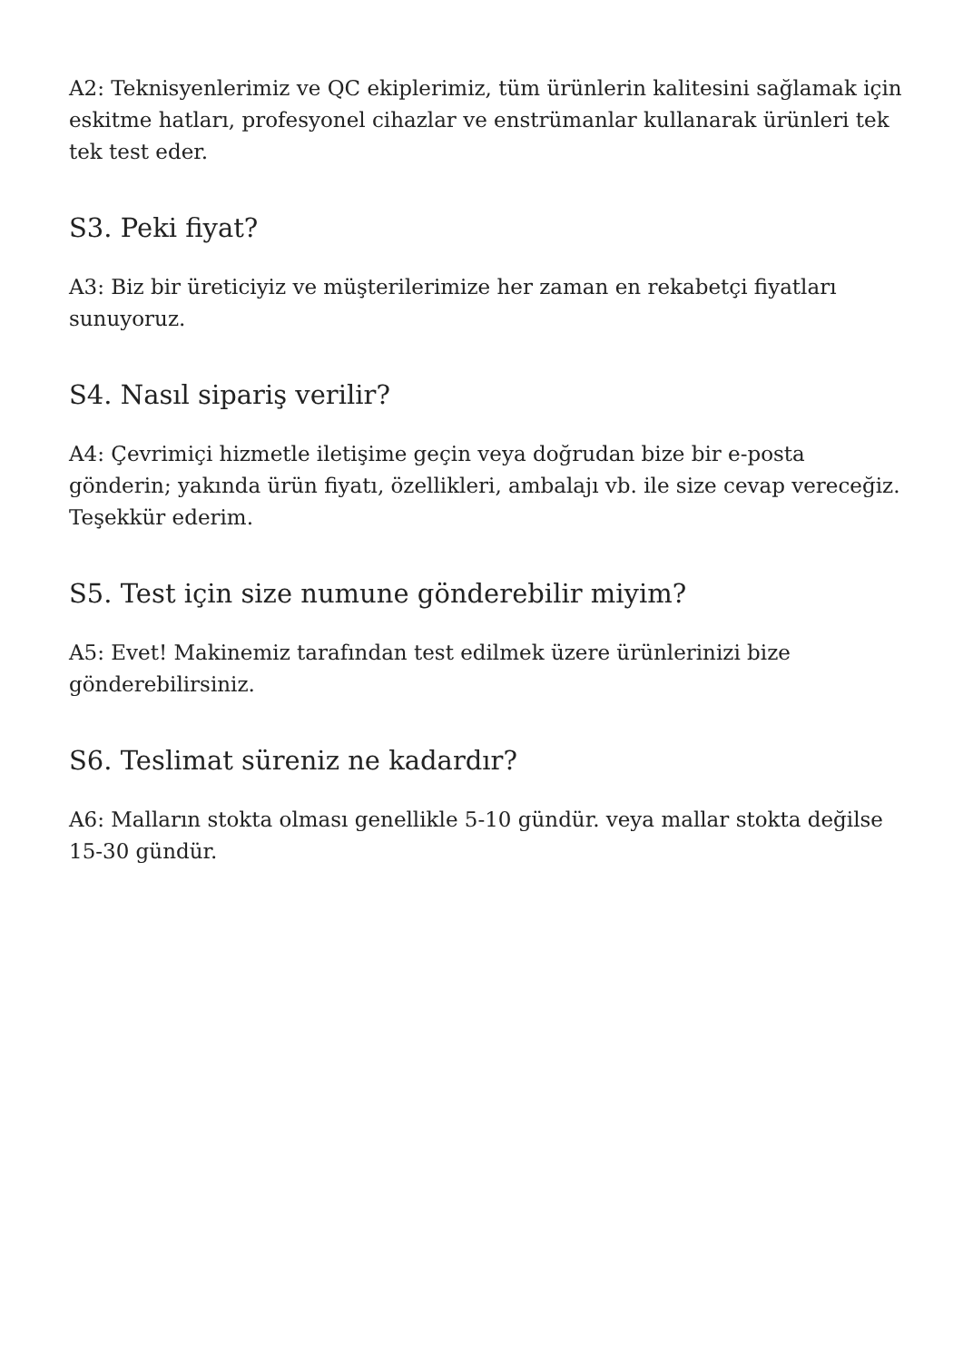A2: Teknisyenlerimiz ve QC ekiplerimiz, tüm ürünlerin kalitesini sağlamak için eskitme hatları, profesyonel cihazlar ve enstrümanlar kullanarak ürünleri tek tek test eder.
S3. Peki fiyat?
A3: Biz bir üreticiyiz ve müşterilerimize her zaman en rekabetçi fiyatları sunuyoruz.
S4. Nasıl sipariş verilir?
A4: Çevrimiçi hizmetle iletişime geçin veya doğrudan bize bir e-posta gönderin; yakında ürün fiyatı, özellikleri, ambalajı vb. ile size cevap vereceğiz. Teşekkür ederim.
S5. Test için size numune gönderebilir miyim?
A5: Evet! Makinemiz tarafından test edilmek üzere ürünlerinizi bize gönderebilirsiniz.
S6. Teslimat süreniz ne kadardır?
A6: Malların stokta olması genellikle 5-10 gündür. veya mallar stokta değilse 15-30 gündür.